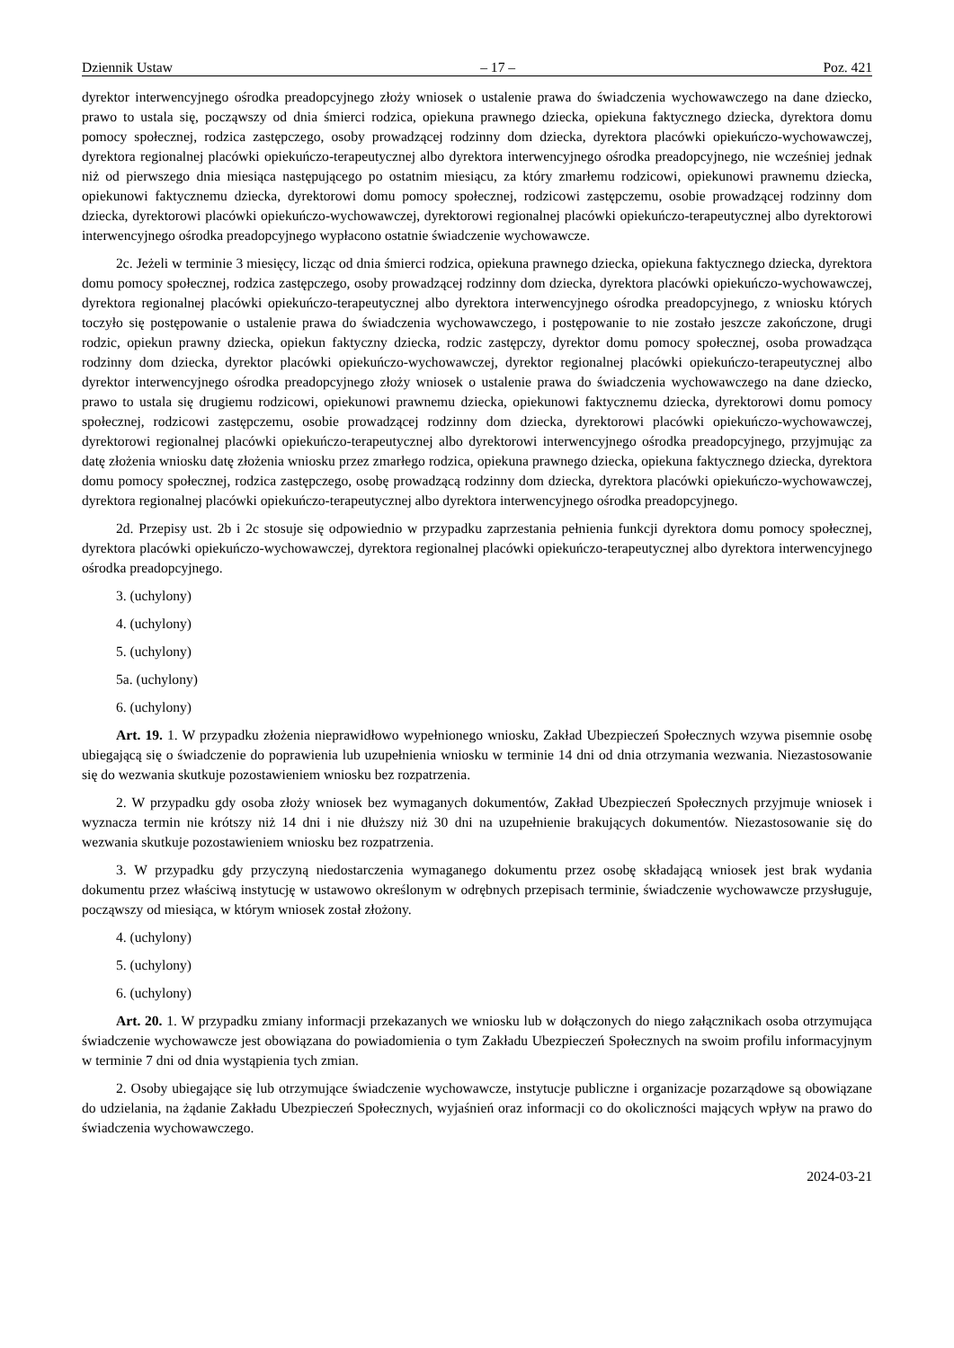Dziennik Ustaw – 17 – Poz. 421
dyrektor interwencyjnego ośrodka preadopcyjnego złoży wniosek o ustalenie prawa do świadczenia wychowawczego na dane dziecko, prawo to ustala się, począwszy od dnia śmierci rodzica, opiekuna prawnego dziecka, opiekuna faktycznego dziecka, dyrektora domu pomocy społecznej, rodzica zastępczego, osoby prowadzącej rodzinny dom dziecka, dyrektora placówki opiekuńczo-wychowawczej, dyrektora regionalnej placówki opiekuńczo-terapeutycznej albo dyrektora interwencyjnego ośrodka preadopcyjnego, nie wcześniej jednak niż od pierwszego dnia miesiąca następującego po ostatnim miesiącu, za który zmarłemu rodzicowi, opiekunowi prawnemu dziecka, opiekunowi faktycznemu dziecka, dyrektorowi domu pomocy społecznej, rodzicowi zastępczemu, osobie prowadzącej rodzinny dom dziecka, dyrektorowi placówki opiekuńczo-wychowawczej, dyrektorowi regionalnej placówki opiekuńczo-terapeutycznej albo dyrektorowi interwencyjnego ośrodka preadopcyjnego wypłacono ostatnie świadczenie wychowawcze.
2c. Jeżeli w terminie 3 miesięcy, licząc od dnia śmierci rodzica, opiekuna prawnego dziecka, opiekuna faktycznego dziecka, dyrektora domu pomocy społecznej, rodzica zastępczego, osoby prowadzącej rodzinny dom dziecka, dyrektora placówki opiekuńczo-wychowawczej, dyrektora regionalnej placówki opiekuńczo-terapeutycznej albo dyrektora interwencyjnego ośrodka preadopcyjnego, z wniosku których toczyło się postępowanie o ustalenie prawa do świadczenia wychowawczego, i postępowanie to nie zostało jeszcze zakończone, drugi rodzic, opiekun prawny dziecka, opiekun faktyczny dziecka, rodzic zastępczy, dyrektor domu pomocy społecznej, osoba prowadząca rodzinny dom dziecka, dyrektor placówki opiekuńczo-wychowawczej, dyrektor regionalnej placówki opiekuńczo-terapeutycznej albo dyrektor interwencyjnego ośrodka preadopcyjnego złoży wniosek o ustalenie prawa do świadczenia wychowawczego na dane dziecko, prawo to ustala się drugiemu rodzicowi, opiekunowi prawnemu dziecka, opiekunowi faktycznemu dziecka, dyrektorowi domu pomocy społecznej, rodzicowi zastępczemu, osobie prowadzącej rodzinny dom dziecka, dyrektorowi placówki opiekuńczo-wychowawczej, dyrektorowi regionalnej placówki opiekuńczo-terapeutycznej albo dyrektorowi interwencyjnego ośrodka preadopcyjnego, przyjmując za datę złożenia wniosku datę złożenia wniosku przez zmarłego rodzica, opiekuna prawnego dziecka, opiekuna faktycznego dziecka, dyrektora domu pomocy społecznej, rodzica zastępczego, osobę prowadzącą rodzinny dom dziecka, dyrektora placówki opiekuńczo-wychowawczej, dyrektora regionalnej placówki opiekuńczo-terapeutycznej albo dyrektora interwencyjnego ośrodka preadopcyjnego.
2d. Przepisy ust. 2b i 2c stosuje się odpowiednio w przypadku zaprzestania pełnienia funkcji dyrektora domu pomocy społecznej, dyrektora placówki opiekuńczo-wychowawczej, dyrektora regionalnej placówki opiekuńczo-terapeutycznej albo dyrektora interwencyjnego ośrodka preadopcyjnego.
3. (uchylony)
4. (uchylony)
5. (uchylony)
5a. (uchylony)
6. (uchylony)
Art. 19. 1. W przypadku złożenia nieprawidłowo wypełnionego wniosku, Zakład Ubezpieczeń Społecznych wzywa pisemnie osobę ubiegającą się o świadczenie do poprawienia lub uzupełnienia wniosku w terminie 14 dni od dnia otrzymania wezwania. Niezastosowanie się do wezwania skutkuje pozostawieniem wniosku bez rozpatrzenia.
2. W przypadku gdy osoba złoży wniosek bez wymaganych dokumentów, Zakład Ubezpieczeń Społecznych przyjmuje wniosek i wyznacza termin nie krótszy niż 14 dni i nie dłuższy niż 30 dni na uzupełnienie brakujących dokumentów. Niezastosowanie się do wezwania skutkuje pozostawieniem wniosku bez rozpatrzenia.
3. W przypadku gdy przyczyną niedostarczenia wymaganego dokumentu przez osobę składającą wniosek jest brak wydania dokumentu przez właściwą instytucję w ustawowo określonym w odrębnych przepisach terminie, świadczenie wychowawcze przysługuje, począwszy od miesiąca, w którym wniosek został złożony.
4. (uchylony)
5. (uchylony)
6. (uchylony)
Art. 20. 1. W przypadku zmiany informacji przekazanych we wniosku lub w dołączonych do niego załącznikach osoba otrzymująca świadczenie wychowawcze jest obowiązana do powiadomienia o tym Zakładu Ubezpieczeń Społecznych na swoim profilu informacyjnym w terminie 7 dni od dnia wystąpienia tych zmian.
2. Osoby ubiegające się lub otrzymujące świadczenie wychowawcze, instytucje publiczne i organizacje pozarządowe są obowiązane do udzielania, na żądanie Zakładu Ubezpieczeń Społecznych, wyjaśnień oraz informacji co do okoliczności mających wpływ na prawo do świadczenia wychowawczego.
2024-03-21